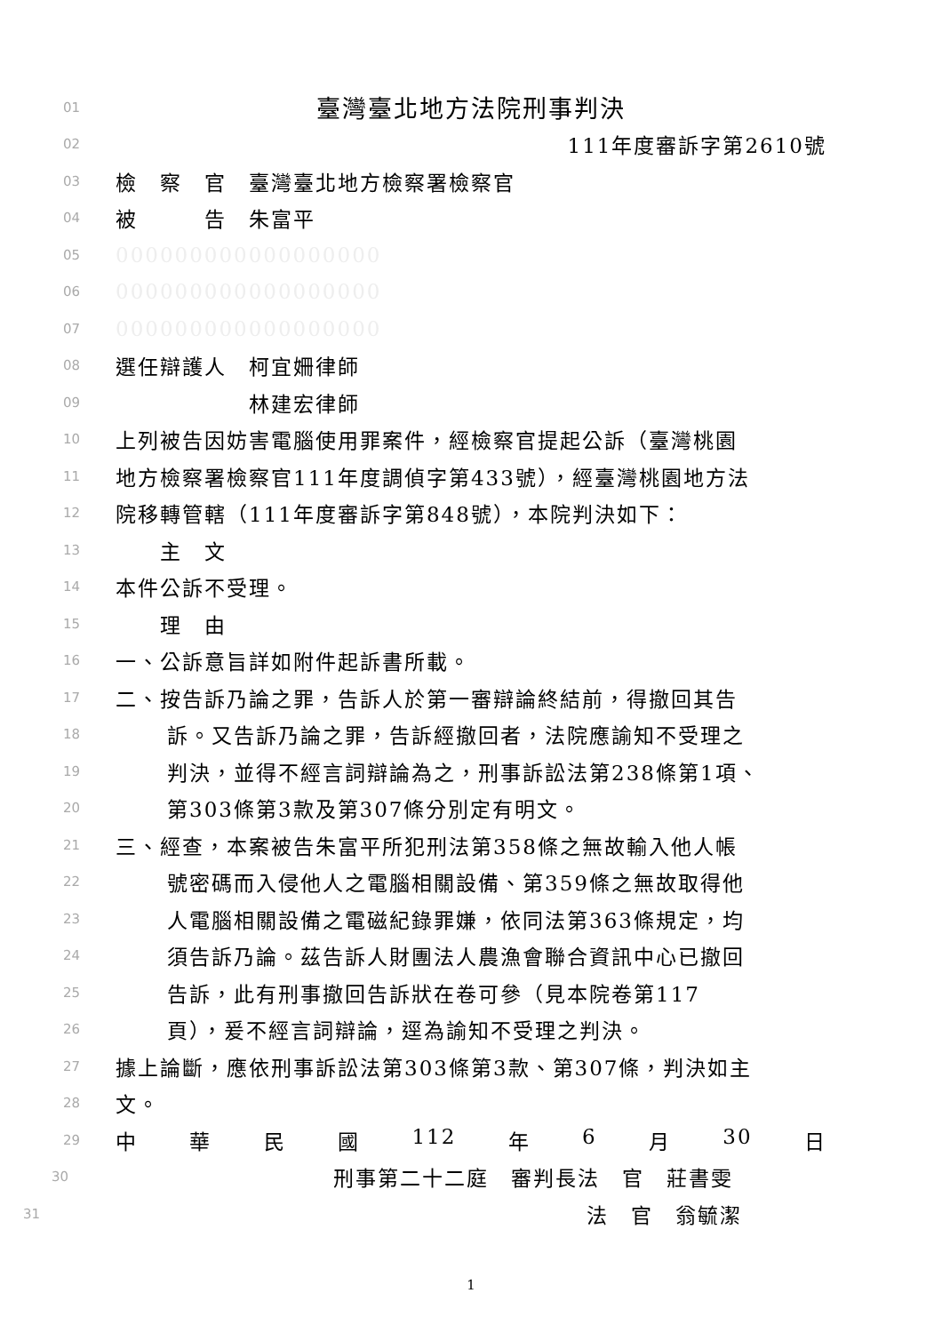01 臺灣臺北地方法院刑事判決
02 111年度審訴字第2610號
03 檢　察　官　臺灣臺北地方檢察署檢察官
04 被　　　告　朱富平
05 000000000000000000
06 000000000000000000
07 000000000000000000
08 選任辯護人　柯宜姍律師
09　　　　　　林建宏律師
10 上列被告因妨害電腦使用罪案件，經檢察官提起公訴（臺灣桃園
11 地方檢察署檢察官111年度調偵字第433號），經臺灣桃園地方法
12 院移轉管轄（111年度審訴字第848號），本院判決如下：
13　　主　文
14 本件公訴不受理。
15　　理　由
16 一、公訴意旨詳如附件起訴書所載。
17 二、按告訴乃論之罪，告訴人於第一審辯論終結前，得撤回其告
18 訴。又告訴乃論之罪，告訴經撤回者，法院應諭知不受理之
19 判決，並得不經言詞辯論為之，刑事訴訟法第238條第1項、
20 第303條第3款及第307條分別定有明文。
21 三、經查，本案被告朱富平所犯刑法第358條之無故輸入他人帳
22 號密碼而入侵他人之電腦相關設備、第359條之無故取得他
23 人電腦相關設備之電磁紀錄罪嫌，依同法第363條規定，均
24 須告訴乃論。茲告訴人財團法人農漁會聯合資訊中心已撤回
25 告訴，此有刑事撤回告訴狀在卷可參（見本院卷第117
26 頁），爰不經言詞辯論，逕為諭知不受理之判決。
27 據上論斷，應依刑事訴訟法第303條第3款、第307條，判決如主
28 文。
29 中 華 民 國 112 年 6 月 30 日
30 刑事第二十二庭　審判長法　官　莊書雯
31 法　官　翁毓潔
1